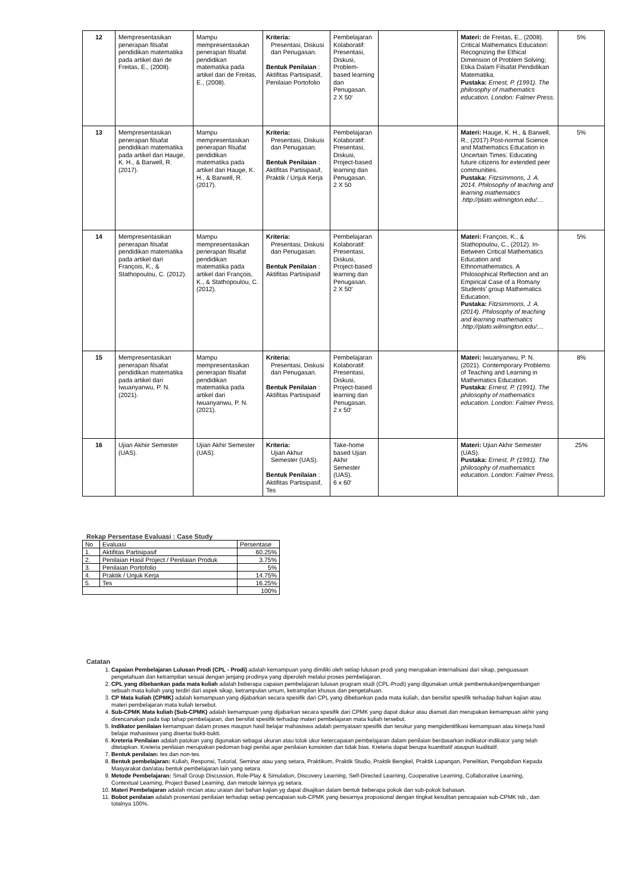| 12 | Mempresentasikan penerapan filsafat pendidikan matematika pada artikel dari de Freitas, E., (2008). | Mampu mempresentasikan penerapan filsafat pendidikan matematika pada artikel dari de Freitas, E., (2008). | Kriteria: Presentasi, Diskusi dan Penugasan. Bentuk Penilaian : Aktifitas Partisipasif, Penilaian Portofolio | Pembelajaran Kolaboratif: Presentasi, Diskusi, Problem-based learning dan Penugasan. 2 X 50‘ | | Materi: de Freitas, E., (2008). Critical Mathematics Education: Recognizing the Ethical Dimension of Problem Solving; Etika Dalam Filsafat Pendidikan Matematika. Pustaka: Ernest, P. (1991). The philosophy of mathematics education. London: Falmer Press. | 5% |
| 13 | Mempresentasikan penerapan filsafat pendidikan matematika pada artikel dari Hauge, K. H., & Barwell, R. (2017). | Mampu mempresentasikan penerapan filsafat pendidikan matematika pada artikel dari Hauge, K. H., & Barwell, R. (2017). | Kriteria: Presentasi, Diskusi dan Penugasan. Bentuk Penilaian : Aktifitas Partisipasif, Praktik / Unjuk Kerja | Pembelajaran Kolaboratif: Presentasi, Diskusi, Project-based learning dan Penugasan. 2 X 50 | | Materi: Hauge, K. H., & Barwell, R., (2017) Post-normal Science and Mathematics Education in Uncertain Times: Educating future citizens for extended peer communities. Pustaka: Fitzsimmons, J. A. 2014. Philosophy of teaching and learning mathematics .http://plato.wilmington.edu/.... | 5% |
| 14 | Mempresentasikan penerapan filsafat pendidikan matematika pada artikel dari François, K., & Stathopoulou, C. (2012). | Mampu mempresentasikan penerapan filsafat pendidikan matematika pada artikel dari François, K., & Stathopoulou, C. (2012). | Kriteria: Presentasi, Diskusi dan Penugasan. Bentuk Penilaian : Aktifitas Partisipasif | Pembelajaran Kolaboratif: Presentasi, Diskusi, Project-based learning dan Penugasan. 2 X 50‘ | | Materi: François, K., & Stathopoulou, C., (2012). In-Between Critical Mathematics Education and Ethnomathematics. A Philosophical Reflection and an Empirical Case of a Romany Students’ group Mathematics Education; Pustaka: Fitzsimmons, J. A. (2014). Philosophy of teaching and learning mathematics .http://plato.wilmington.edu/.... | 5% |
| 15 | Mempresentasikan penerapan filsafat pendidikan matematika pada artikel dari Iwuanyanwu, P. N. (2021). | Mampu mempresentasikan penerapan filsafat pendidikan matematika pada artikel dari Iwuanyanwu, P. N. (2021). | Kriteria: Presentasi, Diskusi dan Penugasan. Bentuk Penilaian : Aktifitas Partisipasif | Pembelajaran Kolaboratif: Presentasi, Diskusi, Project-based learning dan Penugasan. 2 x 50‘ | | Materi: Iwuanyanwu, P. N. (2021). Contemporary Problems of Teaching and Learning in Mathematics Education. Pustaka: Ernest, P. (1991). The philosophy of mathematics education. London: Falmer Press. | 8% |
| 16 | Ujian Akhiir Semester (UAS). | Ujian Akhir Semester (UAS). | Kriteria: Ujian Akhur Semester (UAS). Bentuk Penilaian : Aktifitas Partisipasif, Tes | Take-home based Ujian Akhir Semester (UAS). 6 x 60‘ | | Materi: Ujian Akhir Semester (UAS). Pustaka: Ernest, P. (1991). The philosophy of mathematics education. London: Falmer Press. | 25% |
Rekap Persentase Evaluasi : Case Study
| No | Evaluasi | Persentase |
| 1. | Aktifitas Partisipasif | 60.25% |
| 2. | Penilaian Hasil Project / Penilaian Produk | 3.75% |
| 3. | Penilaian Portofolio | 5% |
| 4. | Praktik / Unjuk Kerja | 14.75% |
| 5. | Tes | 16.25% |
| | | 100% |
Catatan
1. Capaian Pembelajaran Lulusan Prodi (CPL - Prodi) adalah kemampuan yang dimiliki oleh setiap lulusan prodi yang merupakan internalisasi dari sikap, penguasaan pengetahuan dan ketrampilan sesuai dengan jenjang prodinya yang diperoleh melalui proses pembelajaran.
2. CPL yang dibebankan pada mata kuliah adalah beberapa capaian pembelajaran lulusan program studi (CPL-Prodi) yang digunakan untuk pembentukan/pengembangan sebuah mata kuliah yang terdiri dari aspek sikap, ketrampulan umum, ketrampilan khusus dan pengetahuan.
3. CP Mata kuliah (CPMK) adalah kemampuan yang dijabarkan secara spesifik dari CPL yang dibebankan pada mata kuliah, dan bersifat spesifik terhadap bahan kajian atau materi pembelajaran mata kuliah tersebut.
4. Sub-CPMK Mata kuliah (Sub-CPMK) adalah kemampuan yang dijabarkan secara spesifik dari CPMK yang dapat diukur atau diamati dan merupakan kemampuan akhir yang direncanakan pada tiap tahap pembelajaran, dan bersifat spesifik terhadap materi pembelajaran mata kuliah tersebut.
5. Indikator penilaian kemampuan dalam proses maupun hasil belajar mahasiswa adalah pernyataan spesifik dan terukur yang mengidentifikasi kemampuan atau kinerja hasil belajar mahasiswa yang disertai bukti-bukti.
6. Kreteria Penilaian adalah patokan yang digunakan sebagai ukuran atau tolok ukur ketercapaian pembelajaran dalam penilaian berdasarkan indikator-indikator yang telah ditetapkan. Kreteria penilaian merupakan pedoman bagi penilai agar penilaian konsisten dan tidak bias. Kreteria dapat berupa kuantitatif ataupun kualitatif.
7. Bentuk penilaian: tes dan non-tes.
8. Bentuk pembelajaran: Kuliah, Responsi, Tutorial, Seminar atau yang setara, Praktikum, Praktik Studio, Praktik Bengkel, Praktik Lapangan, Penelitian, Pengabdian Kepada Masyarakat dan/atau bentuk pembelajaran lain yang setara.
9. Metode Pembelajaran: Small Group Discussion, Role-Play & Simulation, Discovery Learning, Self-Directed Learning, Cooperative Learning, Collaborative Learning, Contextual Learning, Project Based Learning, dan metode lainnya yg setara.
10. Materi Pembelajaran adalah rincian atau uraian dari bahan kajian yg dapat disajikan dalam bentuk beberapa pokok dan sub-pokok bahasan.
11. Bobot penilaian adalah prosentasi penilaian terhadap setiap pencapaian sub-CPMK yang besarnya proposional dengan tingkat kesulitan pencapaian sub-CPMK tsb., dan totalnya 100%.